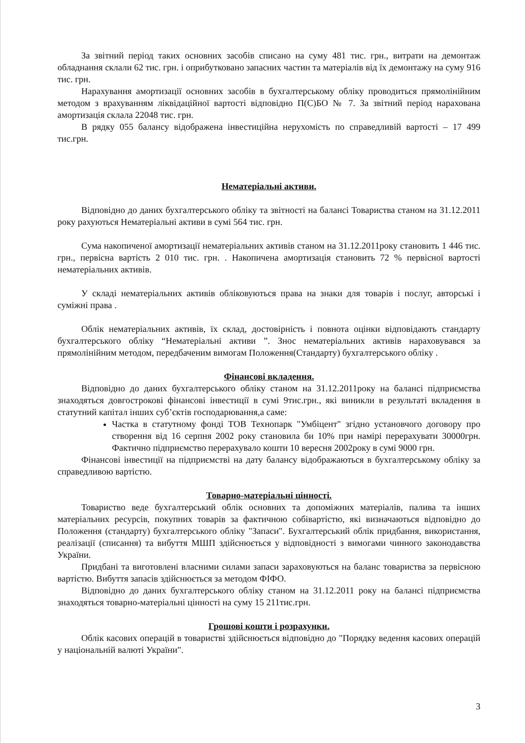За звітний період таких основних засобів списано на суму 481 тис. грн., витрати на демонтаж обладнання склали 62 тис. грн. і оприбутковано запасних частин та матеріалів від їх демонтажу на суму 916 тис. грн.
Нарахування амортизації основних засобів в бухгалтерському обліку проводиться прямолінійним методом з врахуванням ліквідаційної вартості відповідно П(С)БО № 7. За звітний період нарахована амортизація склала 22048 тис. грн.
В рядку 055 балансу відображена інвестиційна нерухомість по справедливій вартості – 17 499 тис.грн.
Нематеріальні активи.
Відповідно до даних бухгалтерського обліку та звітності на балансі Товариства станом на 31.12.2011 року рахуються Нематеріальні активи в сумі 564 тис. грн.
Сума накопиченої амортизації нематеріальних активів станом на 31.12.2011року становить 1 446 тис. грн., первісна вартість 2 010 тис. грн. . Накопичена амортизація становить 72 % первісної вартості нематеріальних активів.
У складі нематеріальних активів обліковуються права на знаки для товарів і послуг, авторські і суміжні права .
Облік нематеріальних активів, їх склад, достовірність і повнота оцінки відповідають стандарту бухгалтерського обліку “Нематеріальні активи ”. Знос нематеріальних активів нараховувався за прямолінійним методом, передбаченим вимогам Положення(Стандарту) бухгалтерського обліку .
Фінансові вкладення.
Відповідно до даних бухгалтерського обліку станом на 31.12.2011року на балансі підприємства знаходяться довгострокові фінансові інвестиції в сумі 9тис.грн., які виникли в результаті вкладення в статутний капітал інших суб’єктів господарювання,а саме:
Частка в статутному фонді ТОВ Технопарк "Умбіцент" згідно установчого договору про створення від 16 серпня 2002 року становила би 10% при намірі перерахувати 30000грн. Фактично підприємство перерахувало кошти 10 вересня 2002року в сумі 9000 грн.
Фінансові інвестиції на підприємстві на дату балансу відображаються в бухгалтерському обліку за справедливою вартістю.
Товарно-матеріальні цінності.
Товариство веде бухгалтерський облік основних та допоміжних матеріалів, палива та інших матеріальних ресурсів, покупних товарів за фактичною собівартістю, які визначаються відповідно до Положення (стандарту) бухгалтерського обліку "Запаси". Бухгалтерський облік придбання, використання, реалізації (списання) та вибуття МШП здійснюється у відповідності з вимогами чинного законодавства України.
Придбані та виготовлені власними силами запаси зараховуються на баланс товариства за первісною вартістю. Вибуття запасів здійснюється за методом ФІФО.
Відповідно до даних бухгалтерського обліку станом на 31.12.2011 року на балансі підприємства знаходяться товарно-матеріальні цінності на суму 15 211тис.грн.
Грошові кошти і розрахунки.
Облік касових операцій в товаристві здійснюється відповідно до "Порядку ведення касових операцій у національній валюті України".
3